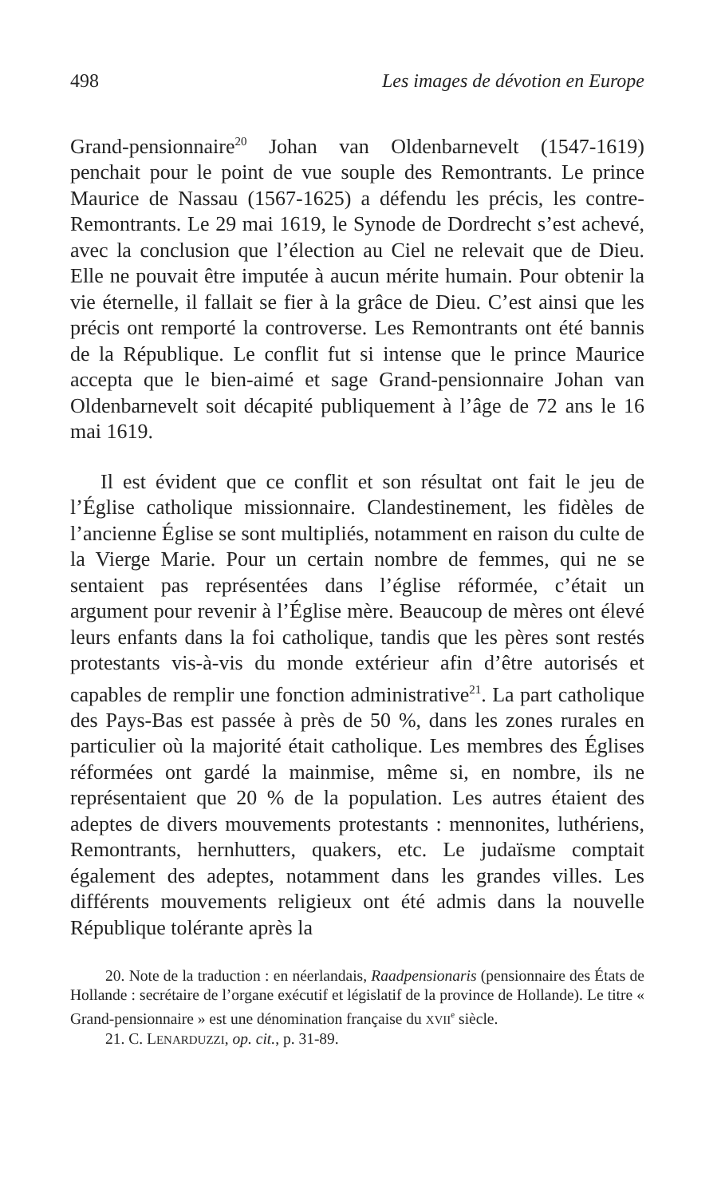498 Les images de dévotion en Europe
Grand-pensionnaire<sup>20</sup> Johan van Oldenbarnevelt (1547-1619) penchait pour le point de vue souple des Remontrants. Le prince Maurice de Nassau (1567-1625) a défendu les précis, les contre-Remontrants. Le 29 mai 1619, le Synode de Dordrecht s’est achevé, avec la conclusion que l’élection au Ciel ne relevait que de Dieu. Elle ne pouvait être imputée à aucun mérite humain. Pour obtenir la vie éternelle, il fallait se fier à la grâce de Dieu. C’est ainsi que les précis ont remporté la controverse. Les Remontrants ont été bannis de la République. Le conflit fut si intense que le prince Maurice accepta que le bien-aimé et sage Grand-pensionnaire Johan van Oldenbarnevelt soit décapité publiquement à l’âge de 72 ans le 16 mai 1619.
Il est évident que ce conflit et son résultat ont fait le jeu de l’Église catholique missionnaire. Clandestinement, les fidèles de l’ancienne Église se sont multipliés, notamment en raison du culte de la Vierge Marie. Pour un certain nombre de femmes, qui ne se sentaient pas représentées dans l’église réformée, c’était un argument pour revenir à l’Église mère. Beaucoup de mères ont élevé leurs enfants dans la foi catholique, tandis que les pères sont restés protestants vis-à-vis du monde extérieur afin d’être autorisés et capables de remplir une fonction administrative<sup>21</sup>. La part catholique des Pays-Bas est passée à près de 50 %, dans les zones rurales en particulier où la majorité était catholique. Les membres des Églises réformées ont gardé la mainmise, même si, en nombre, ils ne représentaient que 20 % de la population. Les autres étaient des adeptes de divers mouvements protestants : mennonites, luthériens, Remontrants, hernhutters, quakers, etc. Le judaïsme comptait également des adeptes, notamment dans les grandes villes. Les différents mouvements religieux ont été admis dans la nouvelle République tolérante après la
20. Note de la traduction : en néerlandais, Raadpensionaris (pensionnaire des États de Hollande : secrétaire de l’organe exécutif et législatif de la province de Hollande). Le titre « Grand-pensionnaire » est une dénomination française du XVII<sup>e</sup> siècle.
21. C. LENARDUZZI, op. cit., p. 31-89.